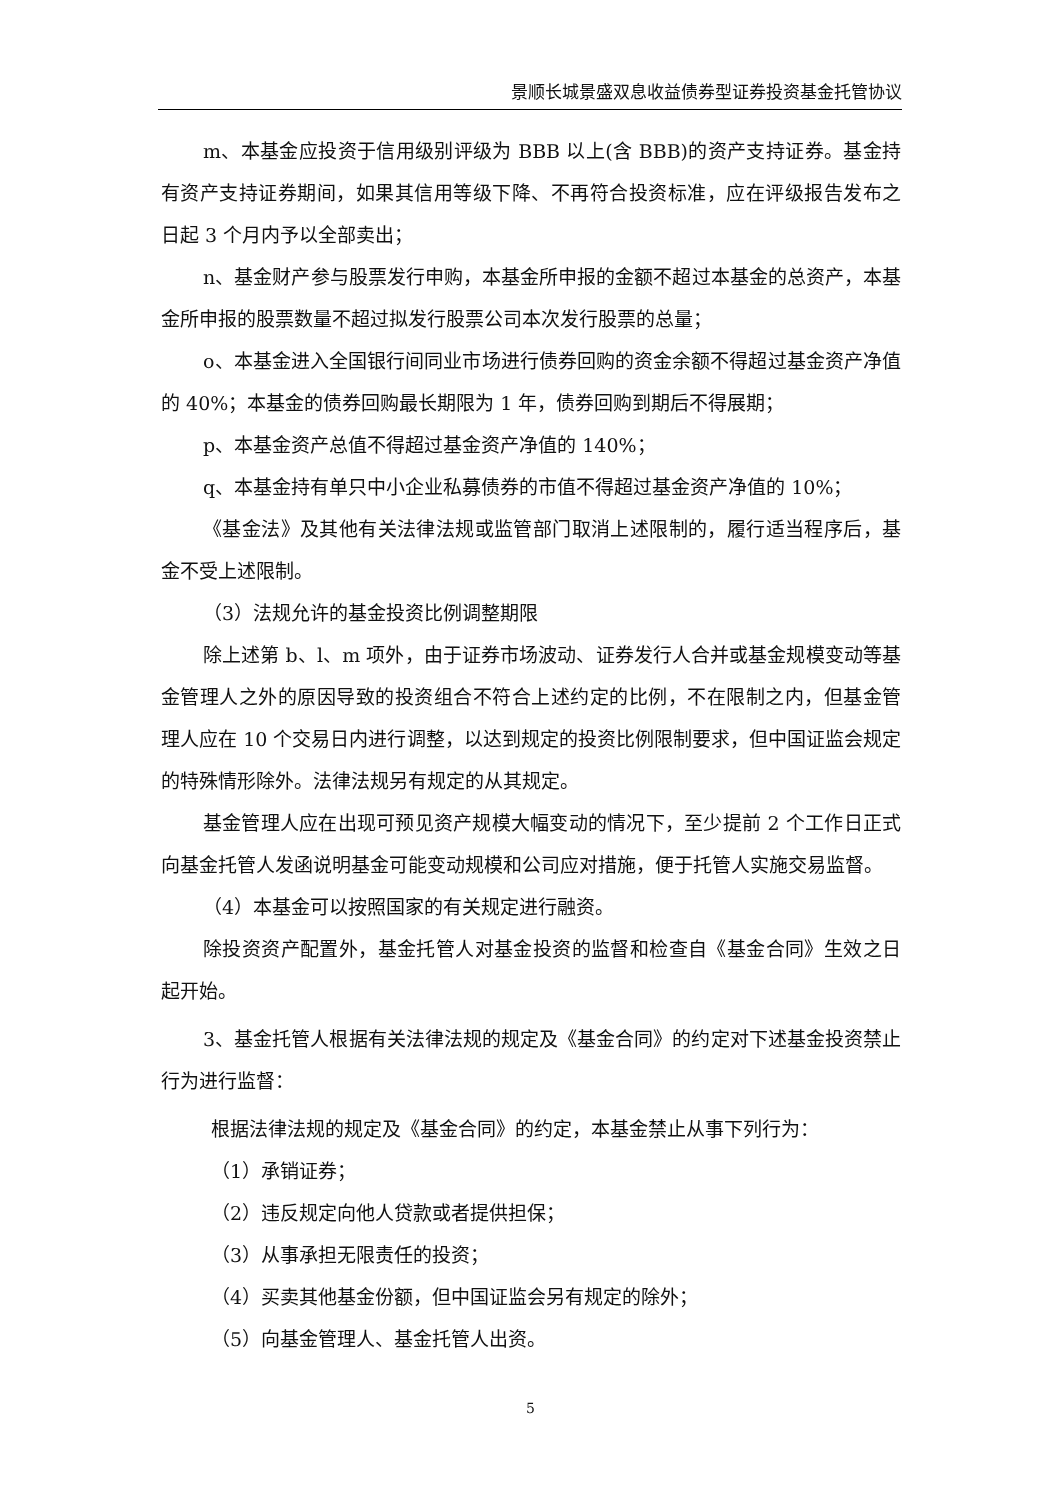景顺长城景盛双息收益债券型证券投资基金托管协议
m、本基金应投资于信用级别评级为 BBB 以上(含 BBB)的资产支持证券。基金持有资产支持证券期间，如果其信用等级下降、不再符合投资标准，应在评级报告发布之日起 3 个月内予以全部卖出；
n、基金财产参与股票发行申购，本基金所申报的金额不超过本基金的总资产，本基金所申报的股票数量不超过拟发行股票公司本次发行股票的总量；
o、本基金进入全国银行间同业市场进行债券回购的资金余额不得超过基金资产净值的 40%；本基金的债券回购最长期限为 1 年，债券回购到期后不得展期；
p、本基金资产总值不得超过基金资产净值的 140%；
q、本基金持有单只中小企业私募债券的市值不得超过基金资产净值的 10%；
《基金法》及其他有关法律法规或监管部门取消上述限制的，履行适当程序后，基金不受上述限制。
（3）法规允许的基金投资比例调整期限
除上述第 b、l、m 项外，由于证券市场波动、证券发行人合并或基金规模变动等基金管理人之外的原因导致的投资组合不符合上述约定的比例，不在限制之内，但基金管理人应在 10 个交易日内进行调整，以达到规定的投资比例限制要求，但中国证监会规定的特殊情形除外。法律法规另有规定的从其规定。
基金管理人应在出现可预见资产规模大幅变动的情况下，至少提前 2 个工作日正式向基金托管人发函说明基金可能变动规模和公司应对措施，便于托管人实施交易监督。
（4）本基金可以按照国家的有关规定进行融资。
除投资资产配置外，基金托管人对基金投资的监督和检查自《基金合同》生效之日起开始。
3、基金托管人根据有关法律法规的规定及《基金合同》的约定对下述基金投资禁止行为进行监督：
根据法律法规的规定及《基金合同》的约定，本基金禁止从事下列行为：
（1）承销证券；
（2）违反规定向他人贷款或者提供担保；
（3）从事承担无限责任的投资；
（4）买卖其他基金份额，但中国证监会另有规定的除外；
（5）向基金管理人、基金托管人出资。
5